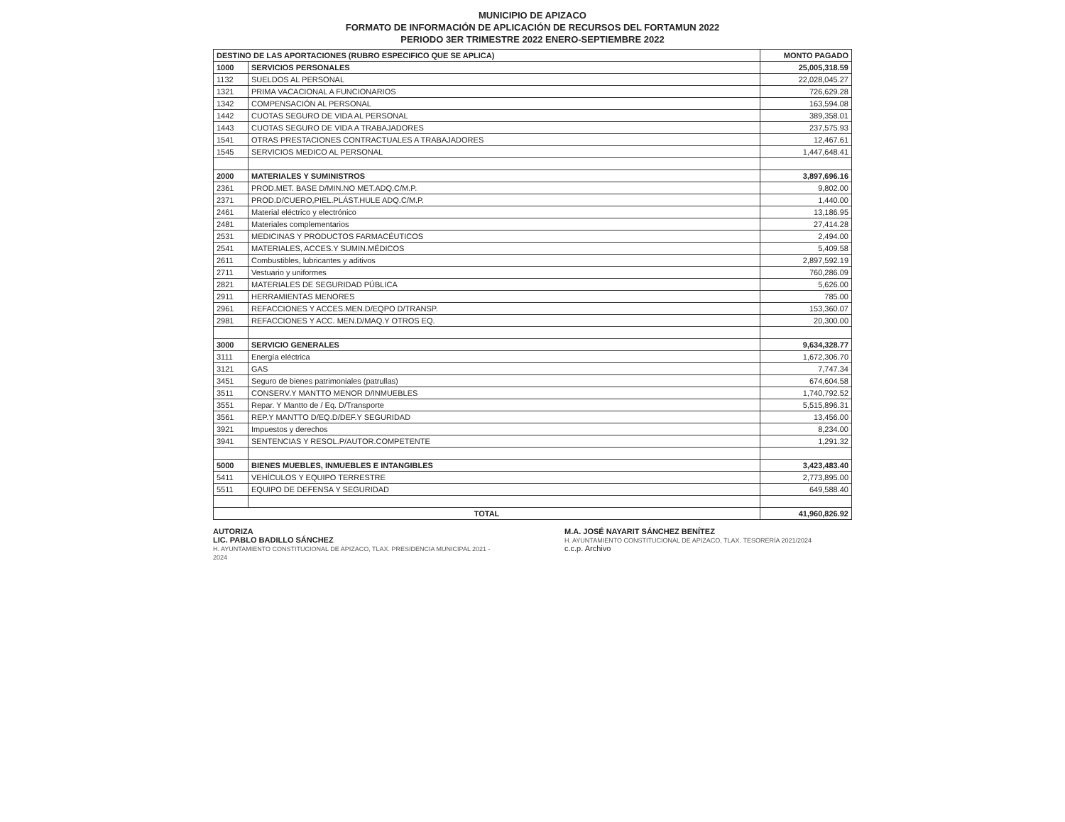MUNICIPIO DE APIZACO
FORMATO DE INFORMACIÓN DE APLICACIÓN DE RECURSOS DEL FORTAMUN 2022
PERIODO 3ER TRIMESTRE 2022 ENERO-SEPTIEMBRE 2022
| DESTINO DE LAS APORTACIONES (RUBRO ESPECIFICO QUE SE APLICA) | | MONTO PAGADO |
| --- | --- | --- |
| 1000 | SERVICIOS PERSONALES | 25,005,318.59 |
| 1132 | SUELDOS AL PERSONAL | 22,028,045.27 |
| 1321 | PRIMA VACACIONAL A FUNCIONARIOS | 726,629.28 |
| 1342 | COMPENSACIÓN AL PERSONAL | 163,594.08 |
| 1442 | CUOTAS SEGURO DE VIDA AL PERSONAL | 389,358.01 |
| 1443 | CUOTAS SEGURO DE VIDA A TRABAJADORES | 237,575.93 |
| 1541 | OTRAS PRESTACIONES CONTRACTUALES A TRABAJADORES | 12,467.61 |
| 1545 | SERVICIOS MEDICO AL PERSONAL | 1,447,648.41 |
| 2000 | MATERIALES Y SUMINISTROS | 3,897,696.16 |
| 2361 | PROD.MET. BASE D/MIN.NO MET.ADQ.C/M.P. | 9,802.00 |
| 2371 | PROD.D/CUERO,PIEL.PLÁST.HULE ADQ.C/M.P. | 1,440.00 |
| 2461 | Material eléctrico y electrónico | 13,186.95 |
| 2481 | Materiales complementarios | 27,414.28 |
| 2531 | MEDICINAS Y PRODUCTOS FARMACÉUTICOS | 2,494.00 |
| 2541 | MATERIALES, ACCES.Y SUMIN.MÉDICOS | 5,409.58 |
| 2611 | Combustibles, lubricantes y aditivos | 2,897,592.19 |
| 2711 | Vestuario y uniformes | 760,286.09 |
| 2821 | MATERIALES DE SEGURIDAD PÚBLICA | 5,626.00 |
| 2911 | HERRAMIENTAS MENORES | 785.00 |
| 2961 | REFACCIONES Y ACCES.MEN.D/EQPO D/TRANSP. | 153,360.07 |
| 2981 | REFACCIONES Y ACC. MEN.D/MAQ.Y OTROS EQ. | 20,300.00 |
| 3000 | SERVICIO GENERALES | 9,634,328.77 |
| 3111 | Energía eléctrica | 1,672,306.70 |
| 3121 | GAS | 7,747.34 |
| 3451 | Seguro de bienes patrimoniales (patrullas) | 674,604.58 |
| 3511 | CONSERV.Y MANTTO MENOR D/INMUEBLES | 1,740,792.52 |
| 3551 | Repar. Y Mantto de / Eq. D/Transporte | 5,515,896.31 |
| 3561 | REP.Y MANTTO D/EQ.D/DEF.Y SEGURIDAD | 13,456.00 |
| 3921 | Impuestos y derechos | 8,234.00 |
| 3941 | SENTENCIAS Y RESOL.P/AUTOR.COMPETENTE | 1,291.32 |
| 5000 | BIENES MUEBLES, INMUEBLES E INTANGIBLES | 3,423,483.40 |
| 5411 | VEHÍCULOS Y EQUIPO TERRESTRE | 2,773,895.00 |
| 5511 | EQUIPO DE DEFENSA Y SEGURIDAD | 649,588.40 |
| TOTAL | | 41,960,826.92 |
AUTORIZA
LIC. PABLO BADILLO SÁNCHEZ
H. AYUNTAMIENTO CONSTITUCIONAL DE APIZACO, TLAX. PRESIDENCIA MUNICIPAL 2021 - 2024
M.A. JOSÉ NAYARIT SÁNCHEZ BENÍTEZ
H. AYUNTAMIENTO CONSTITUCIONAL DE APIZACO, TLAX. TESORERÍA 2021/2024
c.c.p. Archivo